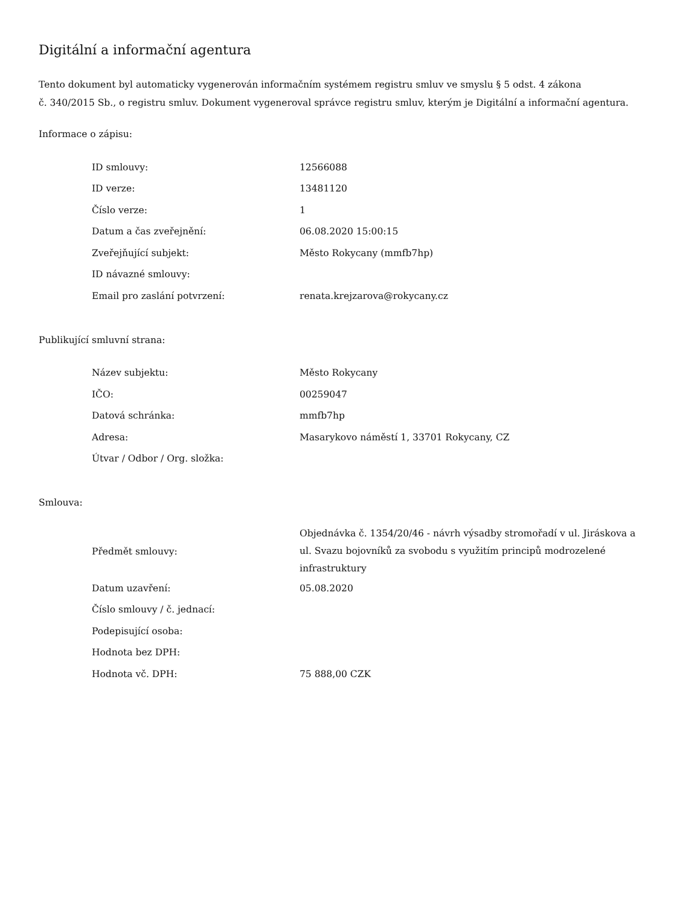Digitální a informační agentura
Tento dokument byl automaticky vygenerován informačním systémem registru smluv ve smyslu § 5 odst. 4 zákona
č. 340/2015 Sb., o registru smluv. Dokument vygeneroval správce registru smluv, kterým je Digitální a informační agentura.
Informace o zápisu:
| ID smlouvy: | 12566088 |
| ID verze: | 13481120 |
| Číslo verze: | 1 |
| Datum a čas zveřejnění: | 06.08.2020 15:00:15 |
| Zveřejňující subjekt: | Město Rokycany (mmfb7hp) |
| ID návazné smlouvy: | |
| Email pro zaslání potvrzení: | renata.krejzarova@rokycany.cz |
Publikující smluvní strana:
| Název subjektu: | Město Rokycany |
| IČO: | 00259047 |
| Datová schránka: | mmfb7hp |
| Adresa: | Masarykovo náměstí 1, 33701 Rokycany, CZ |
| Útvar / Odbor / Org. složka: | |
Smlouva:
| Předmět smlouvy: | Objednávka č. 1354/20/46 - návrh výsadby stromořadí v ul. Jiráskova a ul. Svazu bojovníků za svobodu s využitím principů modrozelené infrastruktury |
| Datum uzavření: | 05.08.2020 |
| Číslo smlouvy / č. jednací: | |
| Podepisující osoba: | |
| Hodnota bez DPH: | |
| Hodnota vč. DPH: | 75 888,00 CZK |